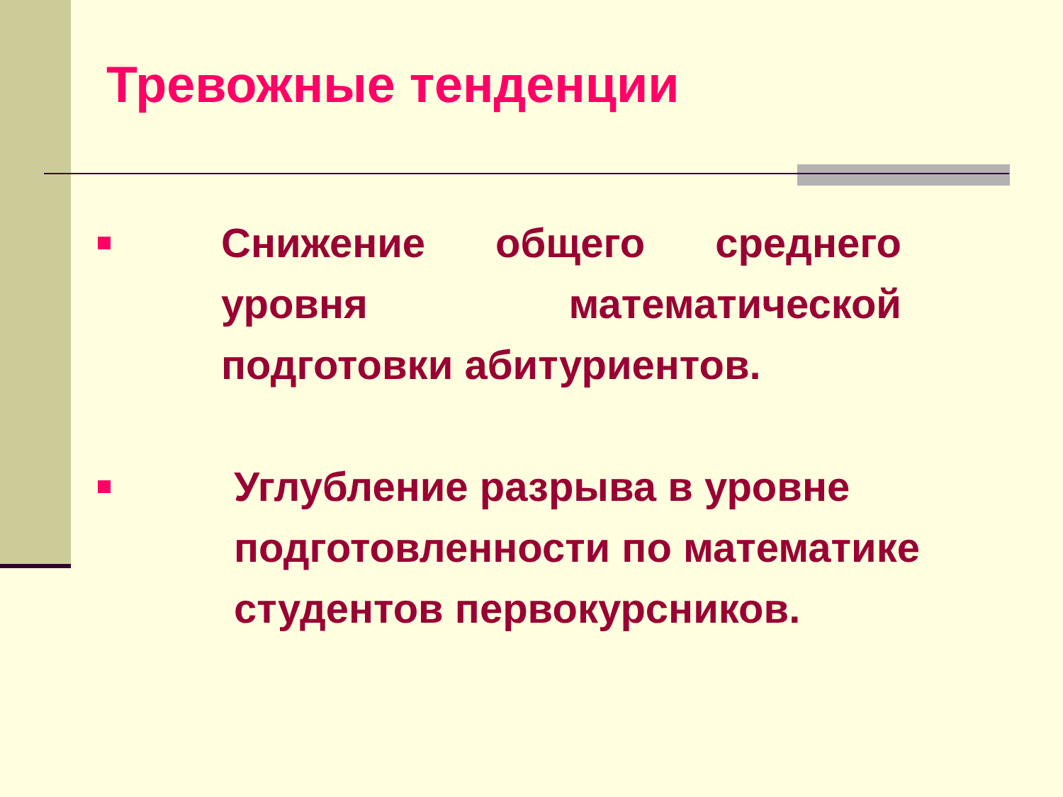Тревожные тенденции
Снижение общего среднего уровня математической подготовки абитуриентов.
Углубление разрыва в уровне подготовленности по математике студентов первокурсников.